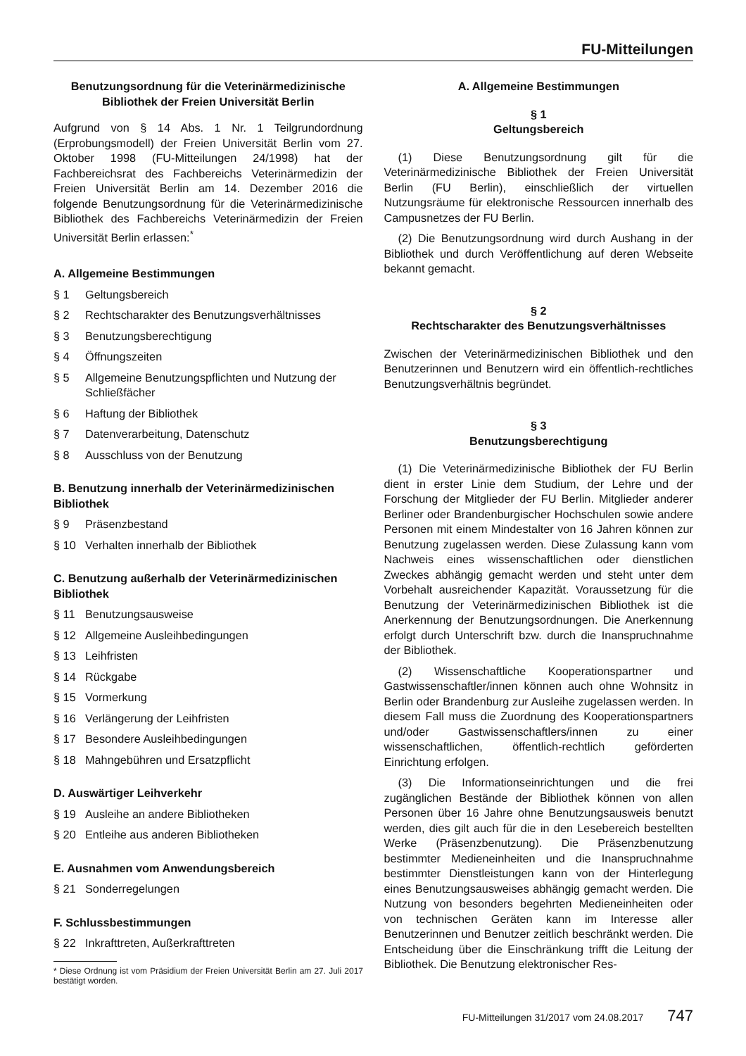FU-Mitteilungen
Benutzungsordnung für die Veterinärmedizinische
Bibliothek der Freien Universität Berlin
Aufgrund von § 14 Abs. 1 Nr. 1 Teilgrundordnung (Erprobungsmodell) der Freien Universität Berlin vom 27. Oktober 1998 (FU-Mitteilungen 24/1998) hat der Fachbereichsrat des Fachbereichs Veterinärmedizin der Freien Universität Berlin am 14. Dezember 2016 die folgende Benutzungsordnung für die Veterinärmedizinische Bibliothek des Fachbereichs Veterinärmedizin der Freien Universität Berlin erlassen:<sup>*</sup>
A. Allgemeine Bestimmungen
§ 1 Geltungsbereich
§ 2 Rechtscharakter des Benutzungsverhältnisses
§ 3 Benutzungsberechtigung
§ 4 Öffnungszeiten
§ 5 Allgemeine Benutzungspflichten und Nutzung der Schließfächer
§ 6 Haftung der Bibliothek
§ 7 Datenverarbeitung, Datenschutz
§ 8 Ausschluss von der Benutzung
B. Benutzung innerhalb der Veterinärmedizinischen Bibliothek
§ 9 Präsenzbestand
§ 10 Verhalten innerhalb der Bibliothek
C. Benutzung außerhalb der Veterinärmedizinischen Bibliothek
§ 11 Benutzungsausweise
§ 12 Allgemeine Ausleihbedingungen
§ 13 Leihfristen
§ 14 Rückgabe
§ 15 Vormerkung
§ 16 Verlängerung der Leihfristen
§ 17 Besondere Ausleihbedingungen
§ 18 Mahngebühren und Ersatzpflicht
D. Auswärtiger Leihverkehr
§ 19 Ausleihe an andere Bibliotheken
§ 20 Entleihe aus anderen Bibliotheken
E. Ausnahmen vom Anwendungsbereich
§ 21 Sonderregelungen
F. Schlussbestimmungen
§ 22 Inkrafttreten, Außerkrafttreten
* Diese Ordnung ist vom Präsidium der Freien Universität Berlin am 27. Juli 2017 bestätigt worden.
A. Allgemeine Bestimmungen
§ 1
Geltungsbereich
(1) Diese Benutzungsordnung gilt für die Veterinärmedizinische Bibliothek der Freien Universität Berlin (FU Berlin), einschließlich der virtuellen Nutzungsräume für elektronische Ressourcen innerhalb des Campusnetzes der FU Berlin.
(2) Die Benutzungsordnung wird durch Aushang in der Bibliothek und durch Veröffentlichung auf deren Webseite bekannt gemacht.
§ 2
Rechtscharakter des Benutzungsverhältnisses
Zwischen der Veterinärmedizinischen Bibliothek und den Benutzerinnen und Benutzern wird ein öffentlich-rechtliches Benutzungsverhältnis begründet.
§ 3
Benutzungsberechtigung
(1) Die Veterinärmedizinische Bibliothek der FU Berlin dient in erster Linie dem Studium, der Lehre und der Forschung der Mitglieder der FU Berlin. Mitglieder anderer Berliner oder Brandenburgischer Hochschulen sowie andere Personen mit einem Mindestalter von 16 Jahren können zur Benutzung zugelassen werden. Diese Zulassung kann vom Nachweis eines wissenschaftlichen oder dienstlichen Zweckes abhängig gemacht werden und steht unter dem Vorbehalt ausreichender Kapazität. Voraussetzung für die Benutzung der Veterinärmedizinischen Bibliothek ist die Anerkennung der Benutzungsordnungen. Die Anerkennung erfolgt durch Unterschrift bzw. durch die Inanspruchnahme der Bibliothek.
(2) Wissenschaftliche Kooperationspartner und Gastwissenschaftler/innen können auch ohne Wohnsitz in Berlin oder Brandenburg zur Ausleihe zugelassen werden. In diesem Fall muss die Zuordnung des Kooperationspartners und/oder Gastwissenschaftlers/innen zu einer wissenschaftlichen, öffentlich-rechtlich geförderten Einrichtung erfolgen.
(3) Die Informationseinrichtungen und die frei zugänglichen Bestände der Bibliothek können von allen Personen über 16 Jahre ohne Benutzungsausweis benutzt werden, dies gilt auch für die in den Lesebereich bestellten Werke (Präsenzbenutzung). Die Präsenzbenutzung bestimmter Medieneinheiten und die Inanspruchnahme bestimmter Dienstleistungen kann von der Hinterlegung eines Benutzungsausweises abhängig gemacht werden. Die Nutzung von besonders begehrten Medieneinheiten oder von technischen Geräten kann im Interesse aller Benutzerinnen und Benutzer zeitlich beschränkt werden. Die Entscheidung über die Einschränkung trifft die Leitung der Bibliothek. Die Benutzung elektronischer Res-
FU-Mitteilungen 31/2017 vom 24.08.2017 747